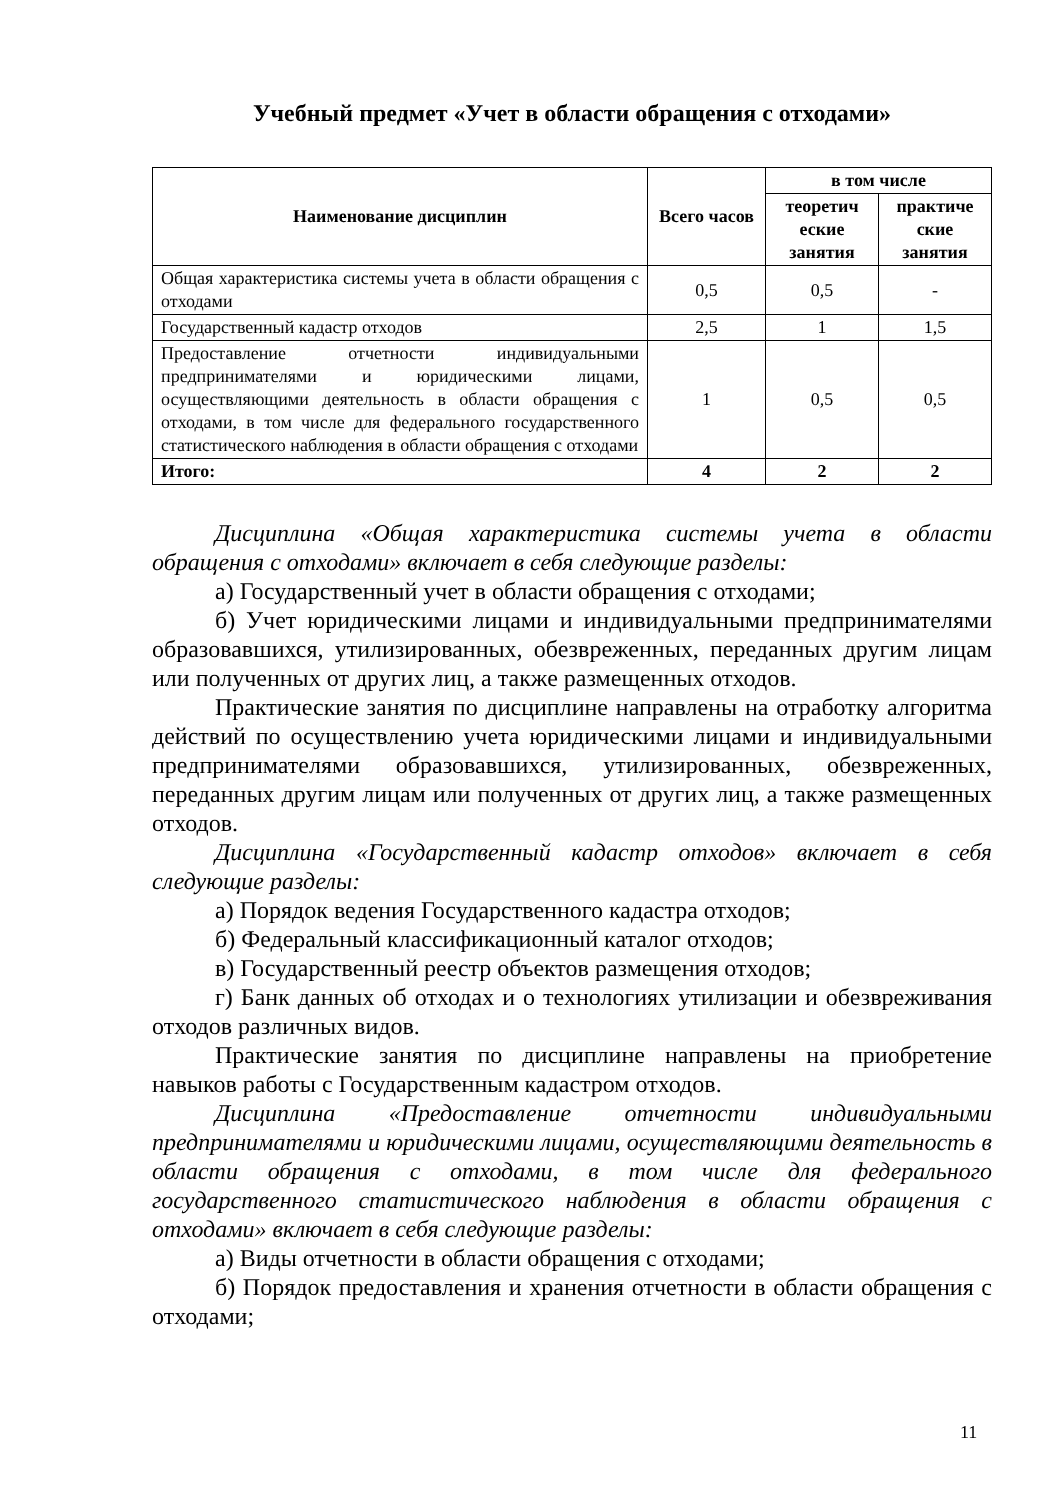Учебный предмет «Учет в области обращения с отходами»
| Наименование дисциплин | Всего часов | в том числе | |
| --- | --- | --- | --- |
| | | теоретич еские занятия | практиче ские занятия |
| Общая характеристика системы учета в области обращения с отходами | 0,5 | 0,5 | - |
| Государственный кадастр отходов | 2,5 | 1 | 1,5 |
| Предоставление отчетности индивидуальными предпринимателями и юридическими лицами, осуществляющими деятельность в области обращения с отходами, в том числе для федерального государственного статистического наблюдения в области обращения с отходами | 1 | 0,5 | 0,5 |
| Итого: | 4 | 2 | 2 |
Дисциплина «Общая характеристика системы учета в области обращения с отходами» включает в себя следующие разделы:
а) Государственный учет в области обращения с отходами;
б) Учет юридическими лицами и индивидуальными предпринимателями образовавшихся, утилизированных, обезвреженных, переданных другим лицам или полученных от других лиц, а также размещенных отходов.
Практические занятия по дисциплине направлены на отработку алгоритма действий по осуществлению учета юридическими лицами и индивидуальными предпринимателями образовавшихся, утилизированных, обезвреженных, переданных другим лицам или полученных от других лиц, а также размещенных отходов.
Дисциплина «Государственный кадастр отходов» включает в себя следующие разделы:
а) Порядок ведения Государственного кадастра отходов;
б) Федеральный классификационный каталог отходов;
в) Государственный реестр объектов размещения отходов;
г) Банк данных об отходах и о технологиях утилизации и обезвреживания отходов различных видов.
Практические занятия по дисциплине направлены на приобретение навыков работы с Государственным кадастром отходов.
Дисциплина «Предоставление отчетности индивидуальными предпринимателями и юридическими лицами, осуществляющими деятельность в области обращения с отходами, в том числе для федерального государственного статистического наблюдения в области обращения с отходами» включает в себя следующие разделы:
а) Виды отчетности в области обращения с отходами;
б) Порядок предоставления и хранения отчетности в области обращения с отходами;
11